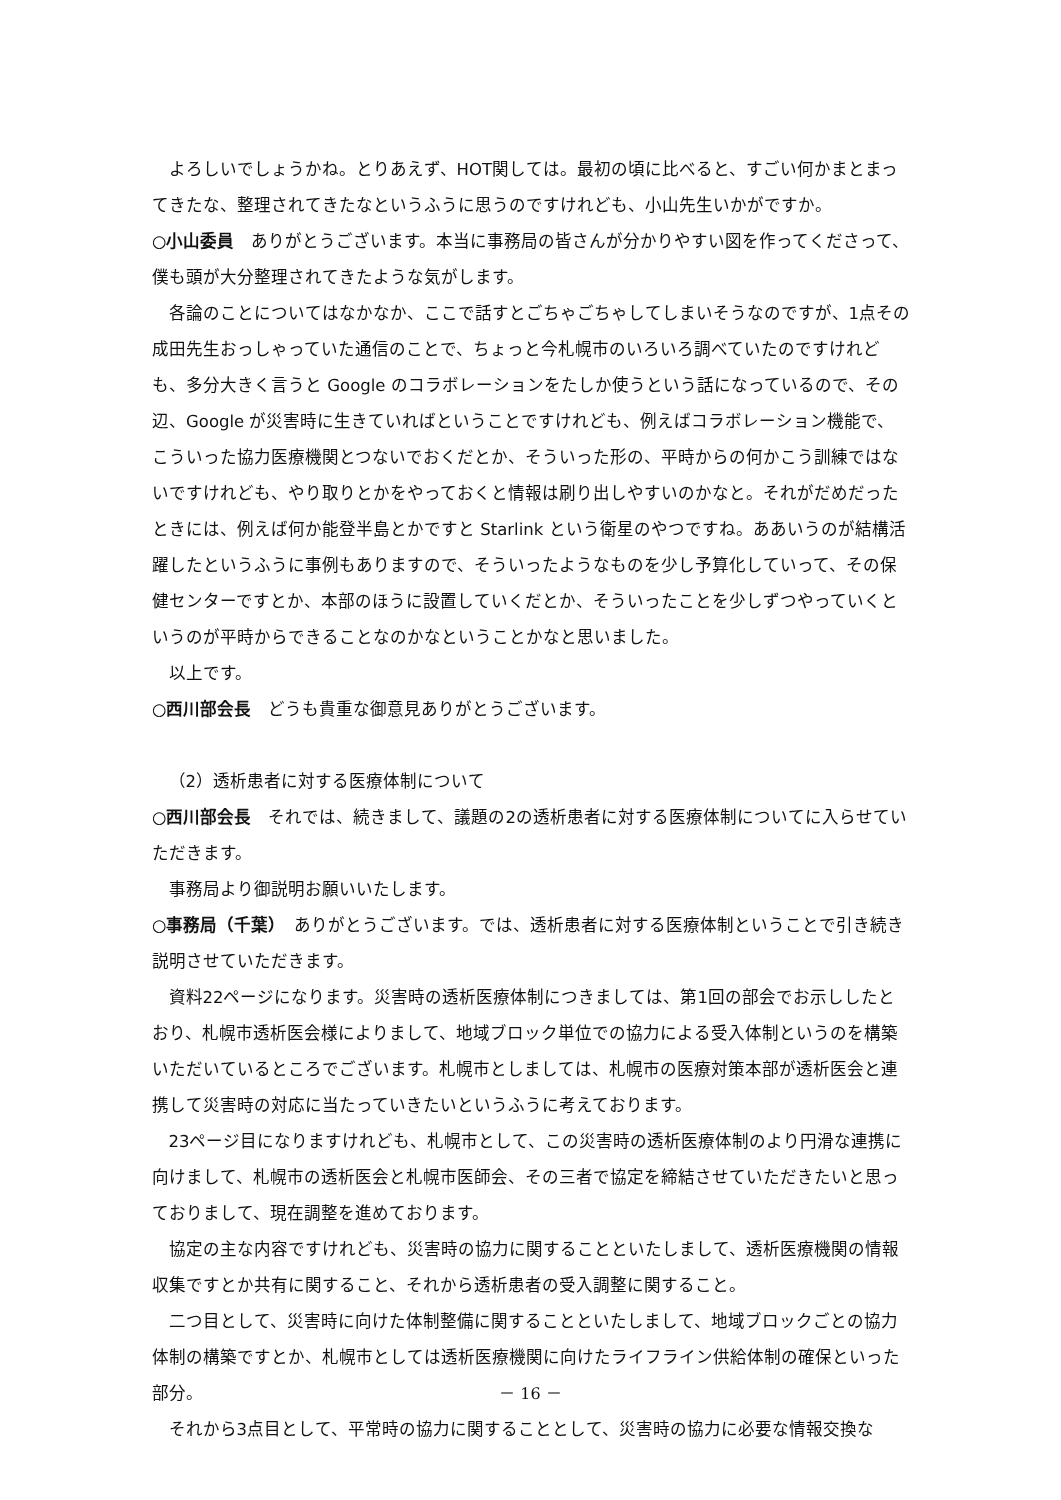よろしいでしょうかね。とりあえず、HOT関しては。最初の頃に比べると、すごい何かまとまってきたな、整理されてきたなというふうに思うのですけれども、小山先生いかがですか。
○小山委員　ありがとうございます。本当に事務局の皆さんが分かりやすい図を作ってくださって、僕も頭が大分整理されてきたような気がします。
各論のことについてはなかなか、ここで話すとごちゃごちゃしてしまいそうなのですが、1点その成田先生おっしゃっていた通信のことで、ちょっと今札幌市のいろいろ調べていたのですけれども、多分大きく言うと Google のコラボレーションをたしか使うという話になっているので、その辺、Google が災害時に生きていればということですけれども、例えばコラボレーション機能で、こういった協力医療機関とつないでおくだとか、そういった形の、平時からの何かこう訓練ではないですけれども、やり取りとかをやっておくと情報は刷り出しやすいのかなと。それがだめだったときには、例えば何か能登半島とかですと Starlink という衛星のやつですね。ああいうのが結構活躍したというふうに事例もありますので、そういったようなものを少し予算化していって、その保健センターですとか、本部のほうに設置していくだとか、そういったことを少しずつやっていくというのが平時からできることなのかなということかなと思いました。
以上です。
○西川部会長　どうも貴重な御意見ありがとうございます。
（2）透析患者に対する医療体制について
○西川部会長　それでは、続きまして、議題の2の透析患者に対する医療体制についてに入らせていただきます。
事務局より御説明お願いいたします。
○事務局（千葉）　ありがとうございます。では、透析患者に対する医療体制ということで引き続き説明させていただきます。
資料22ページになります。災害時の透析医療体制につきましては、第1回の部会でお示ししたとおり、札幌市透析医会様によりまして、地域ブロック単位での協力による受入体制というのを構築いただいているところでございます。札幌市としましては、札幌市の医療対策本部が透析医会と連携して災害時の対応に当たっていきたいというふうに考えております。
23ページ目になりますけれども、札幌市として、この災害時の透析医療体制のより円滑な連携に向けまして、札幌市の透析医会と札幌市医師会、その三者で協定を締結させていただきたいと思っておりまして、現在調整を進めております。
協定の主な内容ですけれども、災害時の協力に関することといたしまして、透析医療機関の情報収集ですとか共有に関すること、それから透析患者の受入調整に関すること。
二つ目として、災害時に向けた体制整備に関することといたしまして、地域ブロックごとの協力体制の構築ですとか、札幌市としては透析医療機関に向けたライフライン供給体制の確保といった部分。
それから3点目として、平常時の協力に関することとして、災害時の協力に必要な情報交換な
－ 16 －